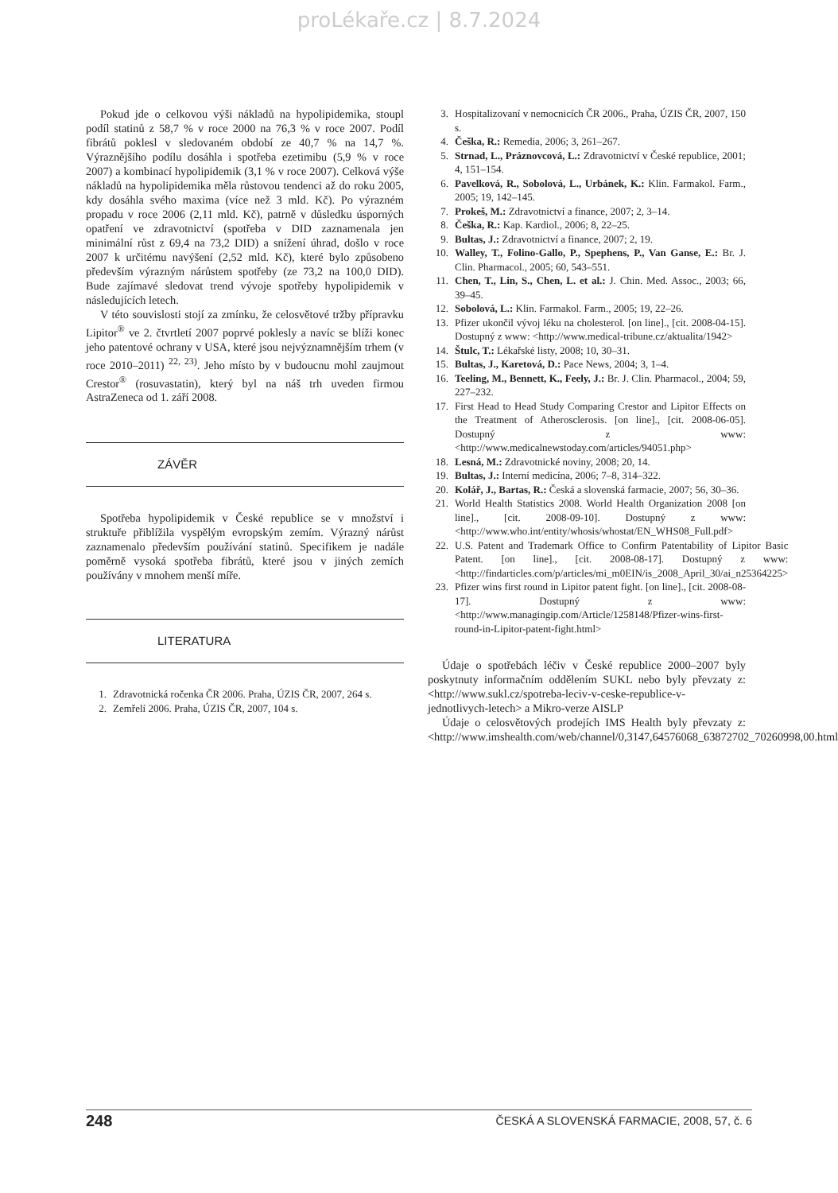proLékaře.cz | 8.7.2024
Pokud jde o celkovou výši nákladů na hypolipidemika, stoupl podíl statinů z 58,7 % v roce 2000 na 76,3 % v roce 2007. Podíl fibrátů poklesl v sledovaném období ze 40,7 % na 14,7 %. Výraznějšího podílu dosáhla i spotřeba ezetimibu (5,9 % v roce 2007) a kombinací hypolipidemik (3,1 % v roce 2007). Celková výše nákladů na hypolipidemika měla růstovou tendenci až do roku 2005, kdy dosáhla svého maxima (více než 3 mld. Kč). Po výrazném propadu v roce 2006 (2,11 mld. Kč), patrně v důsledku úsporných opatření ve zdravotnictví (spotřeba v DID zaznamenala jen minimální růst z 69,4 na 73,2 DID) a snížení úhrad, došlo v roce 2007 k určitému navýšení (2,52 mld. Kč), které bylo způsobeno především výrazným nárůstem spotřeby (ze 73,2 na 100,0 DID). Bude zajímavé sledovat trend vývoje spotřeby hypolipidemik v následujících letech.
V této souvislosti stojí za zmínku, že celosvětové tržby přípravku Lipitor<sup>®</sup> ve 2. čtvrtletí 2007 poprvé poklesly a navíc se blíži konec jeho patentové ochrany v USA, které jsou nejvýznamnějším trhem (v roce 2010–2011) <sup>22, 23)</sup>. Jeho místo by v budoucnu mohl zaujmout Crestor<sup>®</sup> (rosuvastatin), který byl na náš trh uveden firmou AstraZeneca od 1. září 2008.
ZÁVĚR
Spotřeba hypolipidemik v České republice se v množství i struktuře přiblížila vyspělým evropským zemím. Výrazný nárůst zaznamenalo především používání statinů. Specifikem je nadále poměrně vysoká spotřeba fibrátů, které jsou v jiných zemích používány v mnohem menší míře.
LITERATURA
1. Zdravotnická ročenka ČR 2006. Praha, ÚZIS ČR, 2007, 264 s.
2. Zemřelí 2006. Praha, ÚZIS ČR, 2007, 104 s.
3. Hospitalizovaní v nemocnicích ČR 2006., Praha, ÚZIS ČR, 2007, 150 s.
4. Češka, R.: Remedia, 2006; 3, 261–267.
5. Strnad, L., Práznovcová, L.: Zdravotnictví v České republice, 2001; 4, 151–154.
6. Pavelková, R., Sobolová, L., Urbánek, K.: Klin. Farmakol. Farm., 2005; 19, 142–145.
7. Prokeš, M.: Zdravotnictví a finance, 2007; 2, 3–14.
8. Češka, R.: Kap. Kardiol., 2006; 8, 22–25.
9. Bultas, J.: Zdravotnictví a finance, 2007; 2, 19.
10. Walley, T., Folino-Gallo, P., Spephens, P., Van Ganse, E.: Br. J. Clin. Pharmacol., 2005; 60, 543–551.
11. Chen, T., Lin, S., Chen, L. et al.: J. Chin. Med. Assoc., 2003; 66, 39–45.
12. Sobolová, L.: Klin. Farmakol. Farm., 2005; 19, 22–26.
13. Pfizer ukončil vývoj léku na cholesterol. [on line]., [cit. 2008-04-15]. Dostupný z www: <http://www.medical-tribune.cz/aktualita/1942>
14. Štulc, T.: Lékařské listy, 2008; 10, 30–31.
15. Bultas, J., Karetová, D.: Pace News, 2004; 3, 1–4.
16. Teeling, M., Bennett, K., Feely, J.: Br. J. Clin. Pharmacol., 2004; 59, 227–232.
17. First Head to Head Study Comparing Crestor and Lipitor Effects on the Treatment of Atherosclerosis. [on line]., [cit. 2008-06-05]. Dostupný z www: <http://www.medicalnewstoday.com/articles/94051.php>
18. Lesná, M.: Zdravotnické noviny, 2008; 20, 14.
19. Bultas, J.: Interní medicína, 2006; 7–8, 314–322.
20. Kolář, J., Bartas, R.: Česká a slovenská farmacie, 2007; 56, 30–36.
21. World Health Statistics 2008. World Health Organization 2008 [on line]., [cit. 2008-09-10]. Dostupný z www: <http://www.who.int/entity/whosis/whostat/EN_WHS08_Full.pdf>
22. U.S. Patent and Trademark Office to Confirm Patentability of Lipitor Basic Patent. [on line]., [cit. 2008-08-17]. Dostupný z www: <http://findarticles.com/p/articles/mi_m0EIN/is_2008_April_30/ai_n25364225>
23. Pfizer wins first round in Lipitor patent fight. [on line]., [cit. 2008-08-17]. Dostupný z www: <http://www.managingip.com/Article/1258148/Pfizer-wins-first-round-in-Lipitor-patent-fight.html>
Údaje o spotřebách léčiv v České republice 2000–2007 byly poskytnuty informačním oddělením SUKL nebo byly převzaty z: <http://www.sukl.cz/spotreba-leciv-v-ceske-republice-v-jednotlivych-letech> a Mikro-verze AISLP
Údaje o celosvětových prodejích IMS Health byly převzaty z: <http://www.imshealth.com/web/channel/0,3147,64576068_63872702_70260998,00.html>
248 ČESKÁ A SLOVENSKÁ FARMACIE, 2008, 57, č. 6